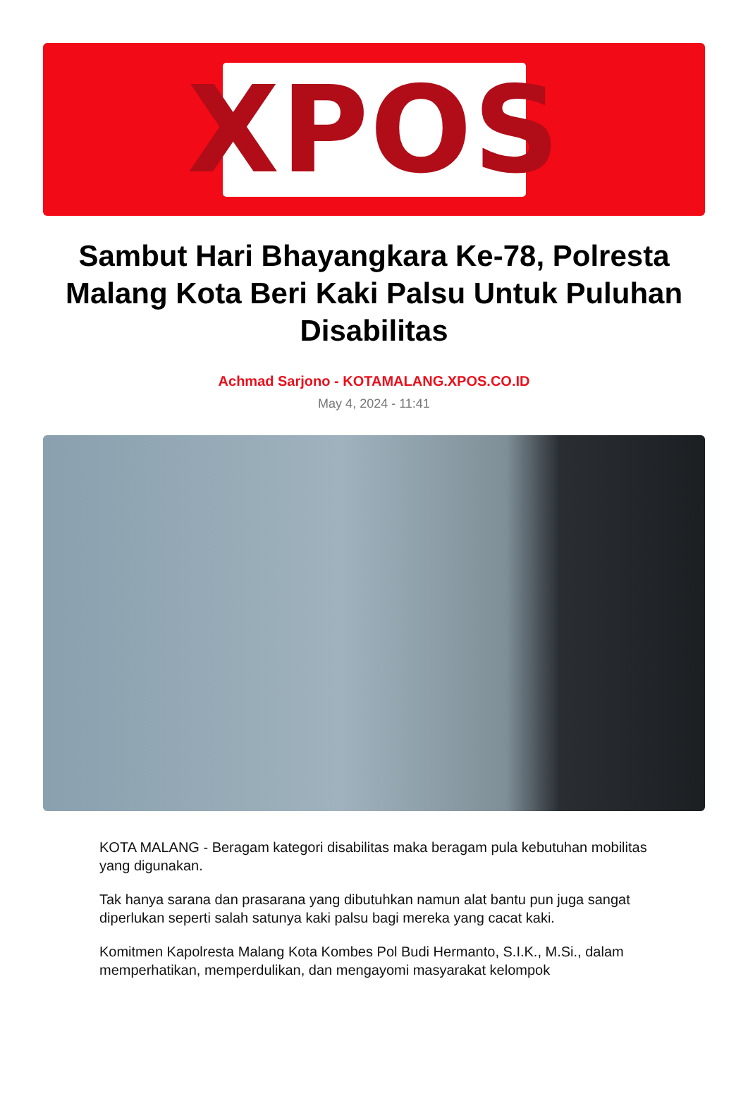XPOS
Sambut Hari Bhayangkara Ke-78, Polresta Malang Kota Beri Kaki Palsu Untuk Puluhan Disabilitas
Achmad Sarjono - KOTAMALANG.XPOS.CO.ID
May 4, 2024 - 11:41
KOTA MALANG - Beragam kategori disabilitas maka beragam pula kebutuhan mobilitas yang digunakan.
Tak hanya sarana dan prasarana yang dibutuhkan namun alat bantu pun juga sangat diperlukan seperti salah satunya kaki palsu bagi mereka yang cacat kaki.
Komitmen Kapolresta Malang Kota Kombes Pol Budi Hermanto, S.I.K., M.Si., dalam memperhatikan, memperdulikan, dan mengayomi masyarakat kelompok